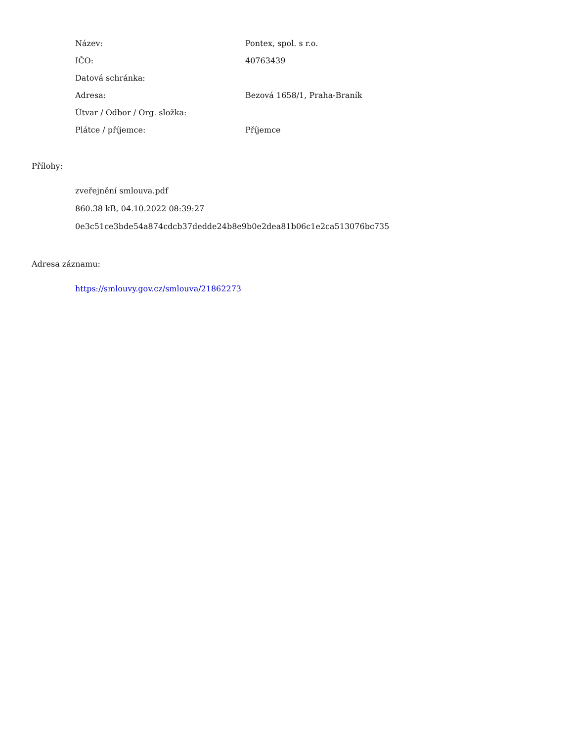| Název: | Pontex, spol. s r.o. |
| IČO: | 40763439 |
| Datová schránka: | |
| Adresa: | Bezová 1658/1, Praha-Braník |
| Útvar / Odbor / Org. složka: | |
| Plátce / příjemce: | Příjemce |
Přílohy:
zveřejnění smlouva.pdf
860.38 kB, 04.10.2022 08:39:27
0e3c51ce3bde54a874cdcb37dedde24b8e9b0e2dea81b06c1e2ca513076bc735
Adresa záznamu:
https://smlouvy.gov.cz/smlouva/21862273